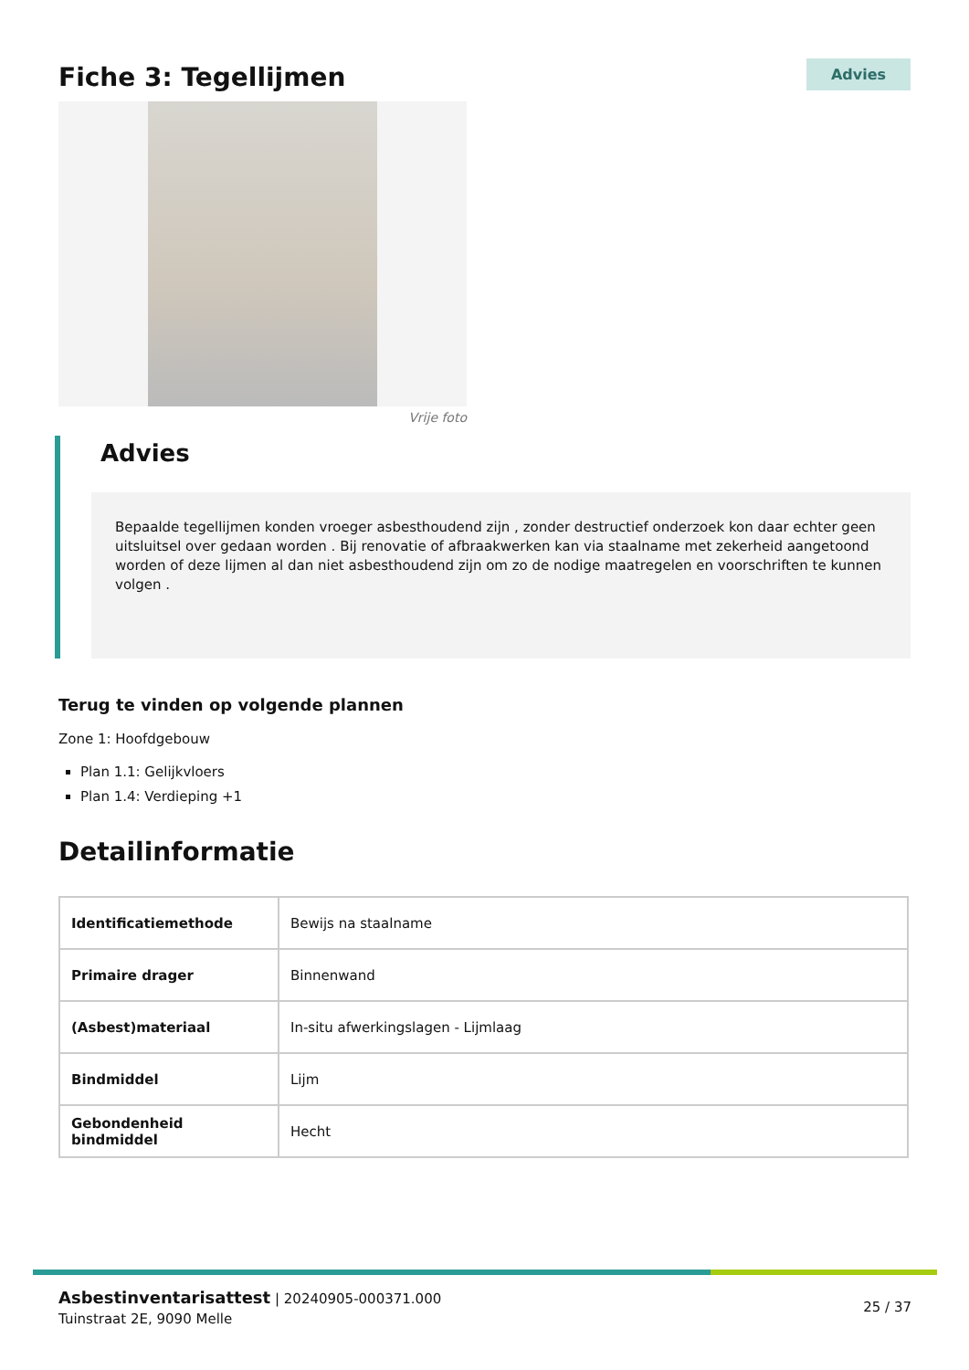Fiche 3: Tegellijmen
Advies
Vrije foto
Advies
Bepaalde tegellijmen konden vroeger asbesthoudend zijn , zonder destructief onderzoek kon daar echter geen uitsluitsel over gedaan worden . Bij renovatie of afbraakwerken kan via staalname met zekerheid aangetoond worden of deze lijmen al dan niet asbesthoudend zijn om zo de nodige maatregelen en voorschriften te kunnen volgen .
Terug te vinden op volgende plannen
Zone 1: Hoofdgebouw
Plan 1.1: Gelijkvloers
Plan 1.4: Verdieping +1
Detailinformatie
| Identificatiemethode | Bewijs na staalname |
| Primaire drager | Binnenwand |
| (Asbest)materiaal | In-situ afwerkingslagen - Lijmlaag |
| Bindmiddel | Lijm |
| Gebondenheid bindmiddel | Hecht |
Asbestinventarisattest | 20240905-000371.000
Tuinstraat 2E, 9090 Melle
25 / 37